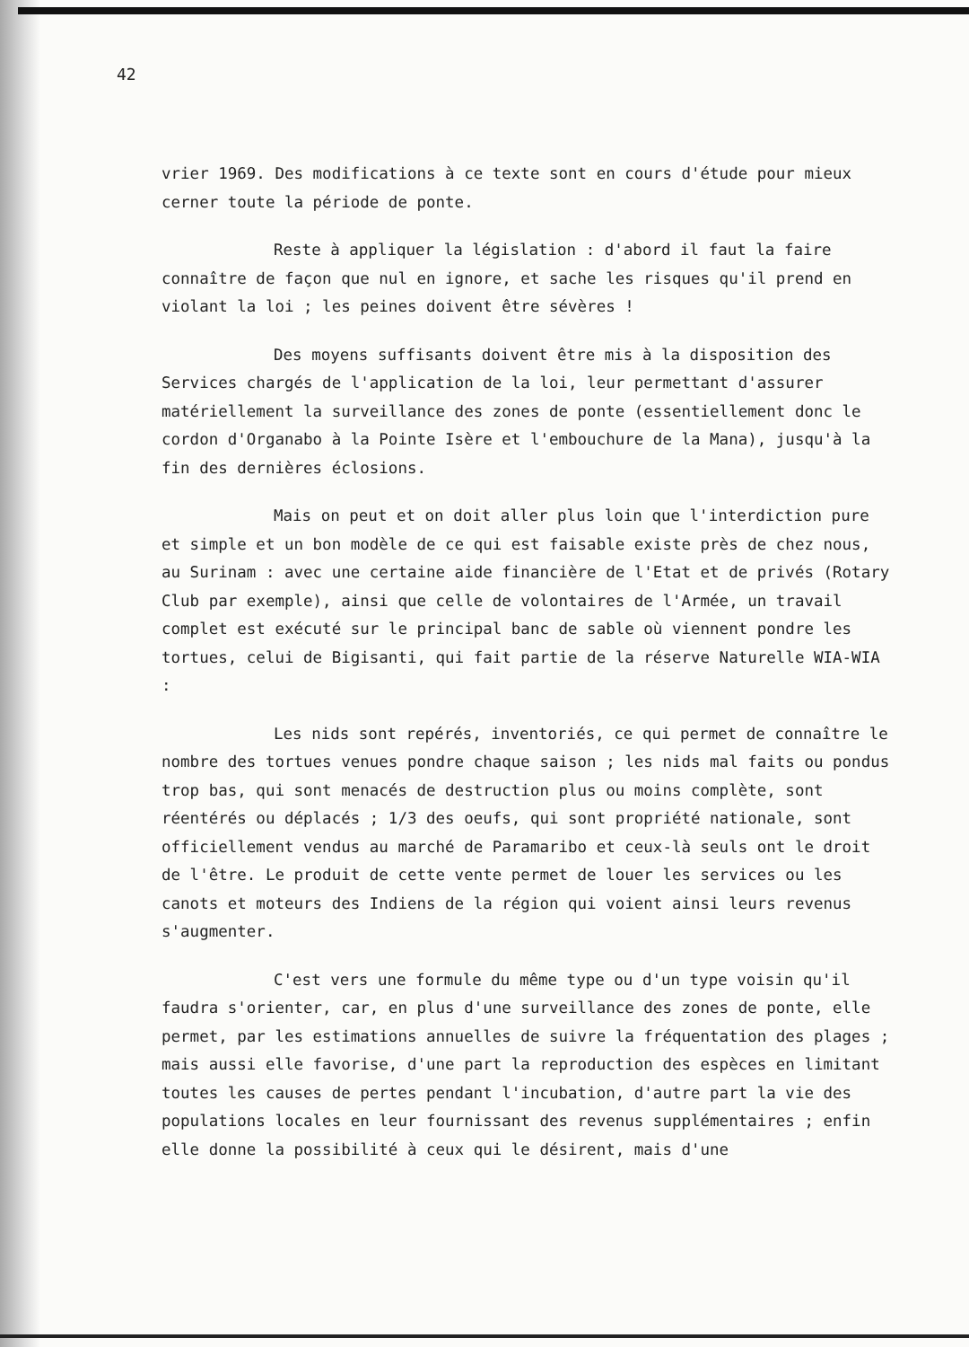42
vrier 1969. Des modifications à ce texte sont en cours d'étude pour mieux cerner toute la période de ponte.
Reste à appliquer la législation : d'abord il faut la faire connaître de façon que nul en ignore, et sache les risques qu'il prend en violant la loi ; les peines doivent être sévères !
Des moyens suffisants doivent être mis à la disposition des Services chargés de l'application de la loi, leur permettant d'assurer matériellement la surveillance des zones de ponte (essentiellement donc le cordon d'Organabo à la Pointe Isère et l'embouchure de la Mana), jusqu'à la fin des dernières éclosions.
Mais on peut et on doit aller plus loin que l'interdiction pure et simple et un bon modèle de ce qui est faisable existe près de chez nous, au Surinam : avec une certaine aide financière de l'Etat et de privés (Rotary Club par exemple), ainsi que celle de volontaires de l'Armée, un travail complet est exécuté sur le principal banc de sable où viennent pondre les tortues, celui de Bigisanti, qui fait partie de la réserve Naturelle WIA-WIA :
Les nids sont repérés, inventoriés, ce qui permet de connaître le nombre des tortues venues pondre chaque saison ; les nids mal faits ou pondus trop bas, qui sont menacés de destruction plus ou moins complète, sont réentérés ou déplacés ; 1/3 des oeufs, qui sont propriété nationale, sont officiellement vendus au marché de Paramaribo et ceux-là seuls ont le droit de l'être. Le produit de cette vente permet de louer les services ou les canots et moteurs des Indiens de la région qui voient ainsi leurs revenus s'augmenter.
C'est vers une formule du même type ou d'un type voisin qu'il faudra s'orienter, car, en plus d'une surveillance des zones de ponte, elle permet, par les estimations annuelles de suivre la fréquentation des plages ; mais aussi elle favorise, d'une part la reproduction des espèces en limitant toutes les causes de pertes pendant l'incubation, d'autre part la vie des populations locales en leur fournissant des revenus supplémentaires ; enfin elle donne la possibilité à ceux qui le désirent, mais d'une